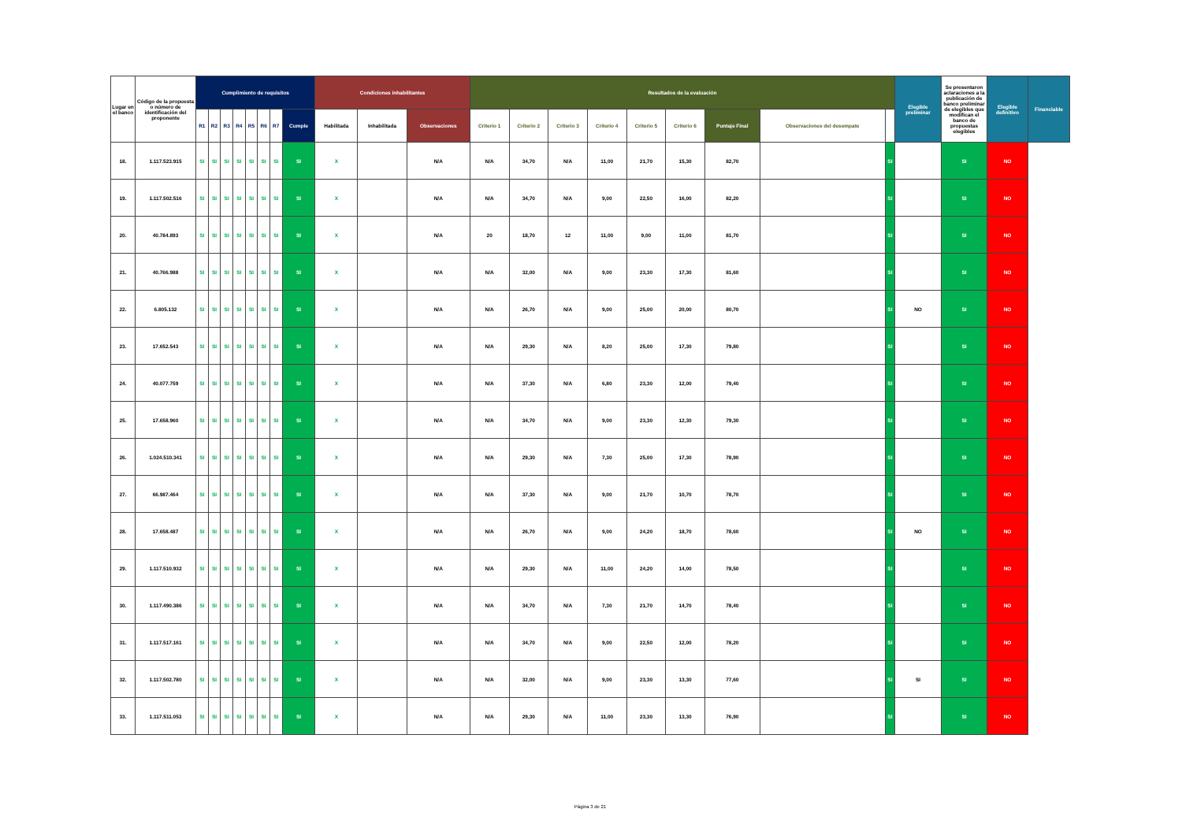| Lugar en el banco | Código de la propuesta o número de identificación del proponente | Cumplimiento de requisitos | | | | | | | | Condiciones inhabilitantes | | | Resultados de la evaluación | | | | | | | | | Elegible preliminar | Se presentaron aclaraciones a la publicación de banco preliminar de elegibles que modifican el banco de propuestas elegibles | Elegible definitivo | Financiable |
| --- | --- | --- | --- | --- | --- | --- | --- | --- | --- | --- | --- | --- | --- | --- | --- | --- | --- | --- | --- | --- | --- | --- | --- | --- | --- |
| | | R1 | R2 | R3 | R4 | R5 | R6 | R7 | Cumple | Habilitada | Inhabilitada | Observaciones | Criterio 1 | Criterio 2 | Criterio 3 | Criterio 4 | Criterio 5 | Criterio 6 | Puntaje Final | Observaciones del desempate | | | | | |
| 18. | 1.117.523.915 | SI | SI | SI | SI | SI | SI | SI | SI | X | | N/A | N/A | 34,70 | N/A | 11,00 | 21,70 | 15,30 | 82,70 | | SI | | SI | NO | |
| 19. | 1.117.502.516 | SI | SI | SI | SI | SI | SI | SI | SI | X | | N/A | N/A | 34,70 | N/A | 9,00 | 22,50 | 16,00 | 82,20 | | SI | | SI | NO | |
| 20. | 40.784.893 | SI | SI | SI | SI | SI | SI | SI | SI | X | | N/A | 20 | 18,70 | 12 | 11,00 | 9,00 | 11,00 | 81,70 | | SI | | SI | NO | |
| 21. | 40.766.988 | SI | SI | SI | SI | SI | SI | SI | SI | X | | N/A | N/A | 32,00 | N/A | 9,00 | 23,30 | 17,30 | 81,60 | | SI | | SI | NO | |
| 22. | 6.805.132 | SI | SI | SI | SI | SI | SI | SI | SI | X | | N/A | N/A | 26,70 | N/A | 9,00 | 25,00 | 20,00 | 80,70 | | SI | NO | SI | NO | |
| 23. | 17.652.543 | SI | SI | SI | SI | SI | SI | SI | SI | X | | N/A | N/A | 29,30 | N/A | 8,20 | 25,00 | 17,30 | 79,80 | | SI | | SI | NO | |
| 24. | 40.077.759 | SI | SI | SI | SI | SI | SI | SI | SI | X | | N/A | N/A | 37,30 | N/A | 6,80 | 23,30 | 12,00 | 79,40 | | SI | | SI | NO | |
| 25. | 17.658.960 | SI | SI | SI | SI | SI | SI | SI | SI | X | | N/A | N/A | 34,70 | N/A | 9,00 | 23,30 | 12,30 | 79,30 | | SI | | SI | NO | |
| 26. | 1.024.510.341 | SI | SI | SI | SI | SI | SI | SI | SI | X | | N/A | N/A | 29,30 | N/A | 7,30 | 25,00 | 17,30 | 78,90 | | SI | | SI | NO | |
| 27. | 66.987.464 | SI | SI | SI | SI | SI | SI | SI | SI | X | | N/A | N/A | 37,30 | N/A | 9,00 | 21,70 | 10,70 | 78,70 | | SI | | SI | NO | |
| 28. | 17.658.487 | SI | SI | SI | SI | SI | SI | SI | SI | X | | N/A | N/A | 26,70 | N/A | 9,00 | 24,20 | 18,70 | 78,60 | | SI | NO | SI | NO | |
| 29. | 1.117.510.932 | SI | SI | SI | SI | SI | SI | SI | SI | X | | N/A | N/A | 29,30 | N/A | 11,00 | 24,20 | 14,00 | 78,50 | | SI | | SI | NO | |
| 30. | 1.117.490.386 | SI | SI | SI | SI | SI | SI | SI | SI | X | | N/A | N/A | 34,70 | N/A | 7,30 | 21,70 | 14,70 | 78,40 | | SI | | SI | NO | |
| 31. | 1.117.517.161 | SI | SI | SI | SI | SI | SI | SI | SI | X | | N/A | N/A | 34,70 | N/A | 9,00 | 22,50 | 12,00 | 78,20 | | SI | | SI | NO | |
| 32. | 1.117.502.780 | SI | SI | SI | SI | SI | SI | SI | SI | X | | N/A | N/A | 32,00 | N/A | 9,00 | 23,30 | 13,30 | 77,60 | | SI | SI | SI | NO | |
| 33. | 1.117.511.053 | SI | SI | SI | SI | SI | SI | SI | SI | X | | N/A | N/A | 29,30 | N/A | 11,00 | 23,30 | 13,30 | 76,90 | | SI | | SI | NO | |
Página 3 de 21